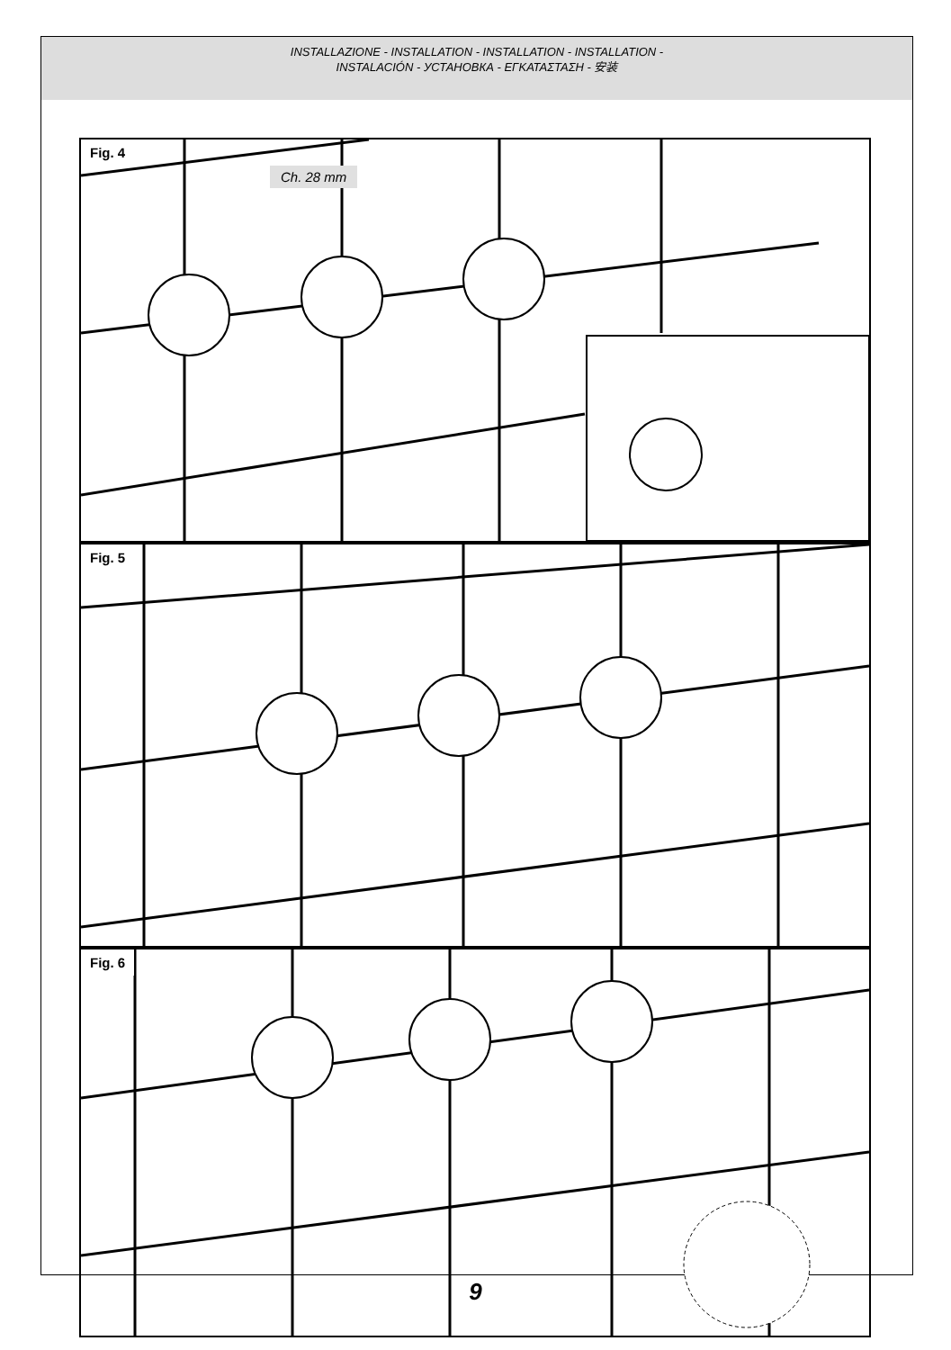INSTALLAZIONE - INSTALLATION - INSTALLATION - INSTALLATION -
INSTALACIÓN - УСТАНОВКА - ΕΓΚΑΤΑΣΤΑΣΗ - 安装
Fig. 4
Ch. 28 mm
Fig. 5
Fig. 6
9